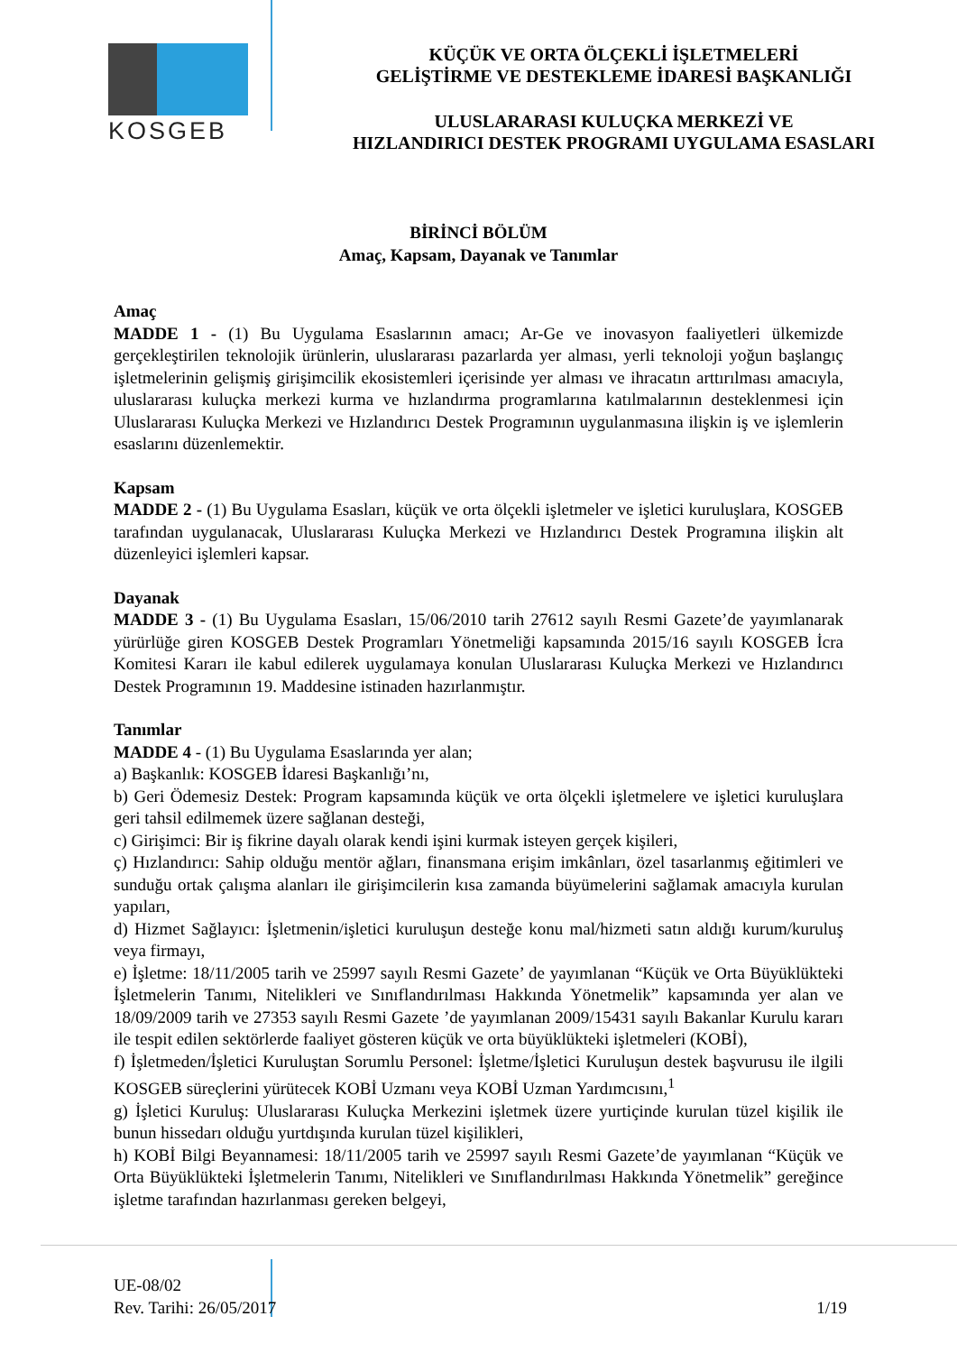KOSGEB
KÜÇÜK VE ORTA ÖLÇEKLİ İŞLETMELERİ
GELİŞTİRME VE DESTEKLEME İDARESİ BAŞKANLIĞI
ULUSLARARASI KULUÇKA MERKEZİ VE
HIZLANDIRICI DESTEK PROGRAMI UYGULAMA ESASLARI
BİRİNCİ BÖLÜM
Amaç, Kapsam, Dayanak ve Tanımlar
Amaç
MADDE 1 - (1) Bu Uygulama Esaslarının amacı; Ar-Ge ve inovasyon faaliyetleri ülkemizde gerçekleştirilen teknolojik ürünlerin, uluslararası pazarlarda yer alması, yerli teknoloji yoğun başlangıç işletmelerinin gelişmiş girişimcilik ekosistemleri içerisinde yer alması ve ihracatın arttırılması amacıyla, uluslararası kuluçka merkezi kurma ve hızlandırma programlarına katılmalarının desteklenmesi için Uluslararası Kuluçka Merkezi ve Hızlandırıcı Destek Programının uygulanmasına ilişkin iş ve işlemlerin esaslarını düzenlemektir.
Kapsam
MADDE 2 - (1) Bu Uygulama Esasları, küçük ve orta ölçekli işletmeler ve işletici kuruluşlara, KOSGEB tarafından uygulanacak, Uluslararası Kuluçka Merkezi ve Hızlandırıcı Destek Programına ilişkin alt düzenleyici işlemleri kapsar.
Dayanak
MADDE 3 - (1) Bu Uygulama Esasları, 15/06/2010 tarih 27612 sayılı Resmi Gazete’de yayımlanarak yürürlüğe giren KOSGEB Destek Programları Yönetmeliği kapsamında 2015/16 sayılı KOSGEB İcra Komitesi Kararı ile kabul edilerek uygulamaya konulan Uluslararası Kuluçka Merkezi ve Hızlandırıcı Destek Programının 19. Maddesine istinaden hazırlanmıştır.
Tanımlar
MADDE 4 - (1) Bu Uygulama Esaslarında yer alan;
a) Başkanlık: KOSGEB İdaresi Başkanlığı’nı,
b) Geri Ödemesiz Destek: Program kapsamında küçük ve orta ölçekli işletmelere ve işletici kuruluşlara geri tahsil edilmemek üzere sağlanan desteği,
c) Girişimci: Bir iş fikrine dayalı olarak kendi işini kurmak isteyen gerçek kişileri,
ç) Hızlandırıcı: Sahip olduğu mentör ağları, finansmana erişim imkânları, özel tasarlanmış eğitimleri ve sunduğu ortak çalışma alanları ile girişimcilerin kısa zamanda büyümelerini sağlamak amacıyla kurulan yapıları,
d) Hizmet Sağlayıcı: İşletmenin/işletici kuruluşun desteğe konu mal/hizmeti satın aldığı kurum/kuruluş veya firmayı,
e) İşletme: 18/11/2005 tarih ve 25997 sayılı Resmi Gazete’ de yayımlanan “Küçük ve Orta Büyüklükteki İşletmelerin Tanımı, Nitelikleri ve Sınıflandırılması Hakkında Yönetmelik” kapsamında yer alan ve 18/09/2009 tarih ve 27353 sayılı Resmi Gazete ’de yayımlanan 2009/15431 sayılı Bakanlar Kurulu kararı ile tespit edilen sektörlerde faaliyet gösteren küçük ve orta büyüklükteki işletmeleri (KOBİ),
f) İşletmeden/İşletici Kuruluştan Sorumlu Personel: İşletme/İşletici Kuruluşun destek başvurusu ile ilgili KOSGEB süreçlerini yürütecek KOBİ Uzmanı veya KOBİ Uzman Yardımcısını,<sup>1</sup>
g) İşletici Kuruluş: Uluslararası Kuluçka Merkezini işletmek üzere yurtiçinde kurulan tüzel kişilik ile bunun hissedarı olduğu yurtdışında kurulan tüzel kişilikleri,
h) KOBİ Bilgi Beyannamesi: 18/11/2005 tarih ve 25997 sayılı Resmi Gazete’de yayımlanan “Küçük ve Orta Büyüklükteki İşletmelerin Tanımı, Nitelikleri ve Sınıflandırılması Hakkında Yönetmelik” gereğince işletme tarafından hazırlanması gereken belgeyi,
UE-08/02
Rev. Tarihi: 26/05/2017 1/19